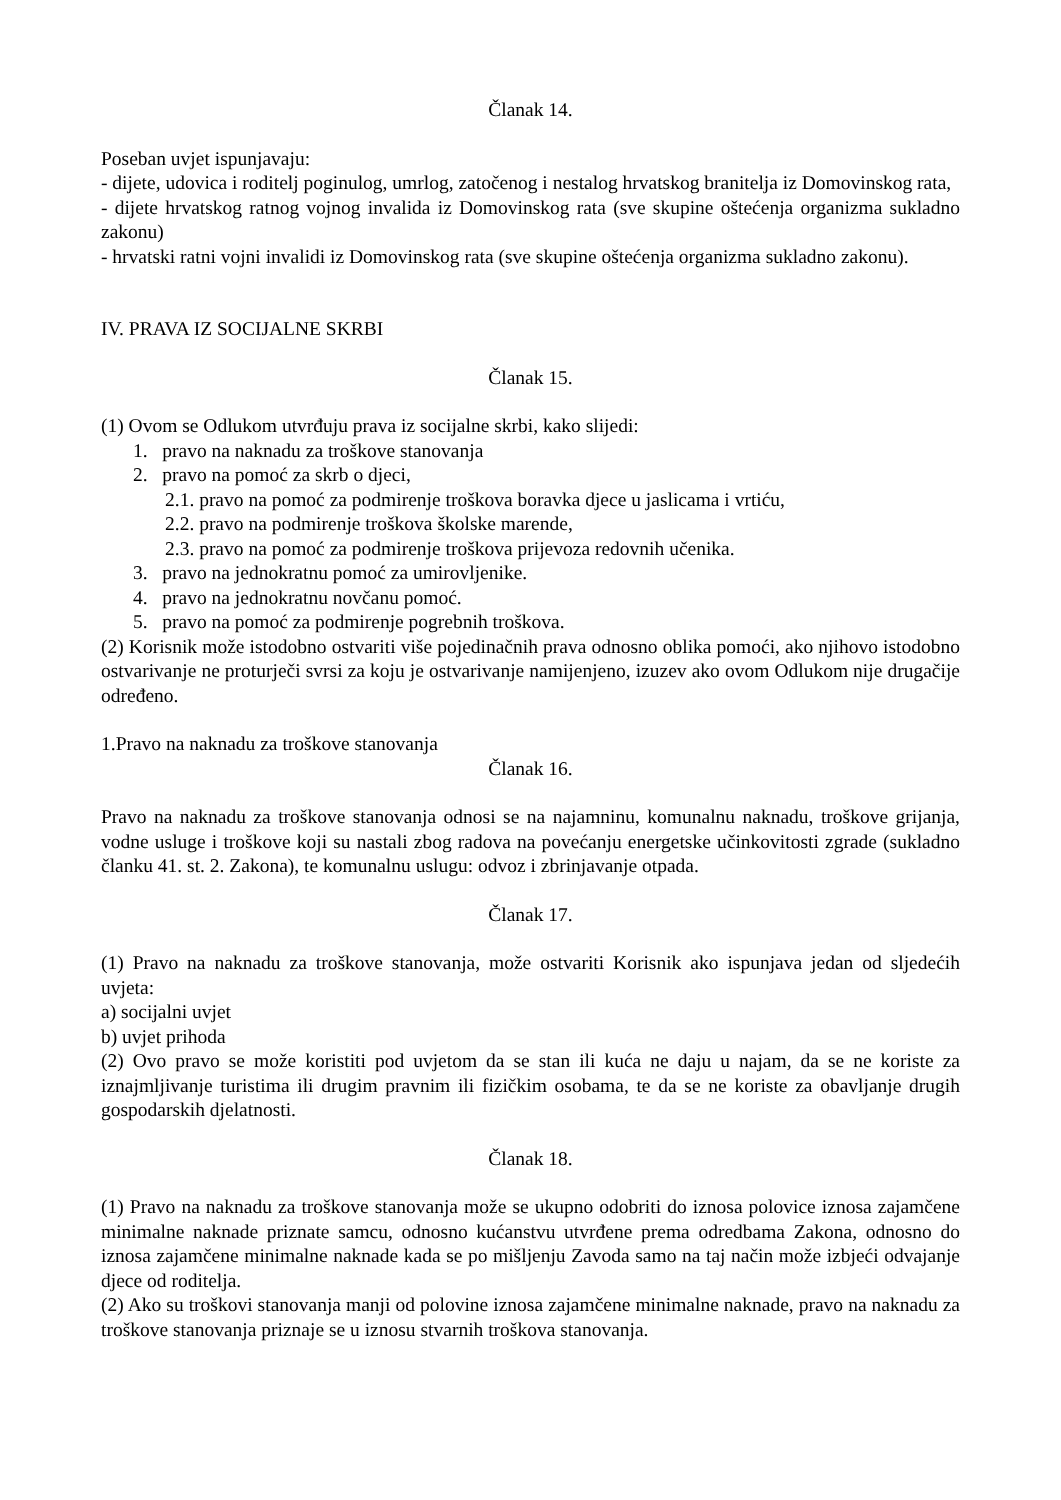Članak 14.
Poseban uvjet ispunjavaju:
- dijete, udovica i roditelj poginulog, umrlog, zatočenog i nestalog hrvatskog branitelja iz Domovinskog rata,
- dijete hrvatskog ratnog vojnog invalida iz Domovinskog rata (sve skupine oštećenja organizma sukladno zakonu)
- hrvatski ratni vojni invalidi iz Domovinskog rata (sve skupine oštećenja organizma sukladno zakonu).
IV. PRAVA IZ SOCIJALNE SKRBI
Članak 15.
(1) Ovom se Odlukom utvrđuju prava iz socijalne skrbi, kako slijedi:
1. pravo na naknadu za troškove stanovanja
2. pravo na pomoć za skrb o djeci,
2.1. pravo na pomoć za podmirenje troškova boravka djece u jaslicama i vrtiću,
2.2. pravo na podmirenje troškova školske marende,
2.3. pravo na pomoć za podmirenje troškova prijevoza redovnih učenika.
3. pravo na jednokratnu pomoć za umirovljenike.
4. pravo na jednokratnu novčanu pomoć.
5. pravo na pomoć za podmirenje pogrebnih troškova.
(2) Korisnik može istodobno ostvariti više pojedinačnih prava odnosno oblika pomoći, ako njihovo istodobno ostvarivanje ne proturječi svrsi za koju je ostvarivanje namijenjeno, izuzev ako ovom Odlukom nije drugačije određeno.
1.Pravo na naknadu za troškove stanovanja
Članak 16.
Pravo na naknadu za troškove stanovanja odnosi se na najamninu, komunalnu naknadu, troškove grijanja, vodne usluge i troškove koji su nastali zbog radova na povećanju energetske učinkovitosti zgrade (sukladno članku 41. st. 2. Zakona), te komunalnu uslugu: odvoz i zbrinjavanje otpada.
Članak 17.
(1) Pravo na naknadu za troškove stanovanja, može ostvariti Korisnik ako ispunjava jedan od sljedećih uvjeta:
a) socijalni uvjet
b) uvjet prihoda
(2) Ovo pravo se može koristiti pod uvjetom da se stan ili kuća ne daju u najam, da se ne koriste za iznajmljivanje turistima ili drugim pravnim ili fizičkim osobama, te da se ne koriste za obavljanje drugih gospodarskih djelatnosti.
Članak 18.
(1) Pravo na naknadu za troškove stanovanja može se ukupno odobriti do iznosa polovice iznosa zajamčene minimalne naknade priznate samcu, odnosno kućanstvu utvrđene prema odredbama Zakona, odnosno do iznosa zajamčene minimalne naknade kada se po mišljenju Zavoda samo na taj način može izbjeći odvajanje djece od roditelja.
(2) Ako su troškovi stanovanja manji od polovine iznosa zajamčene minimalne naknade, pravo na naknadu za troškove stanovanja priznaje se u iznosu stvarnih troškova stanovanja.